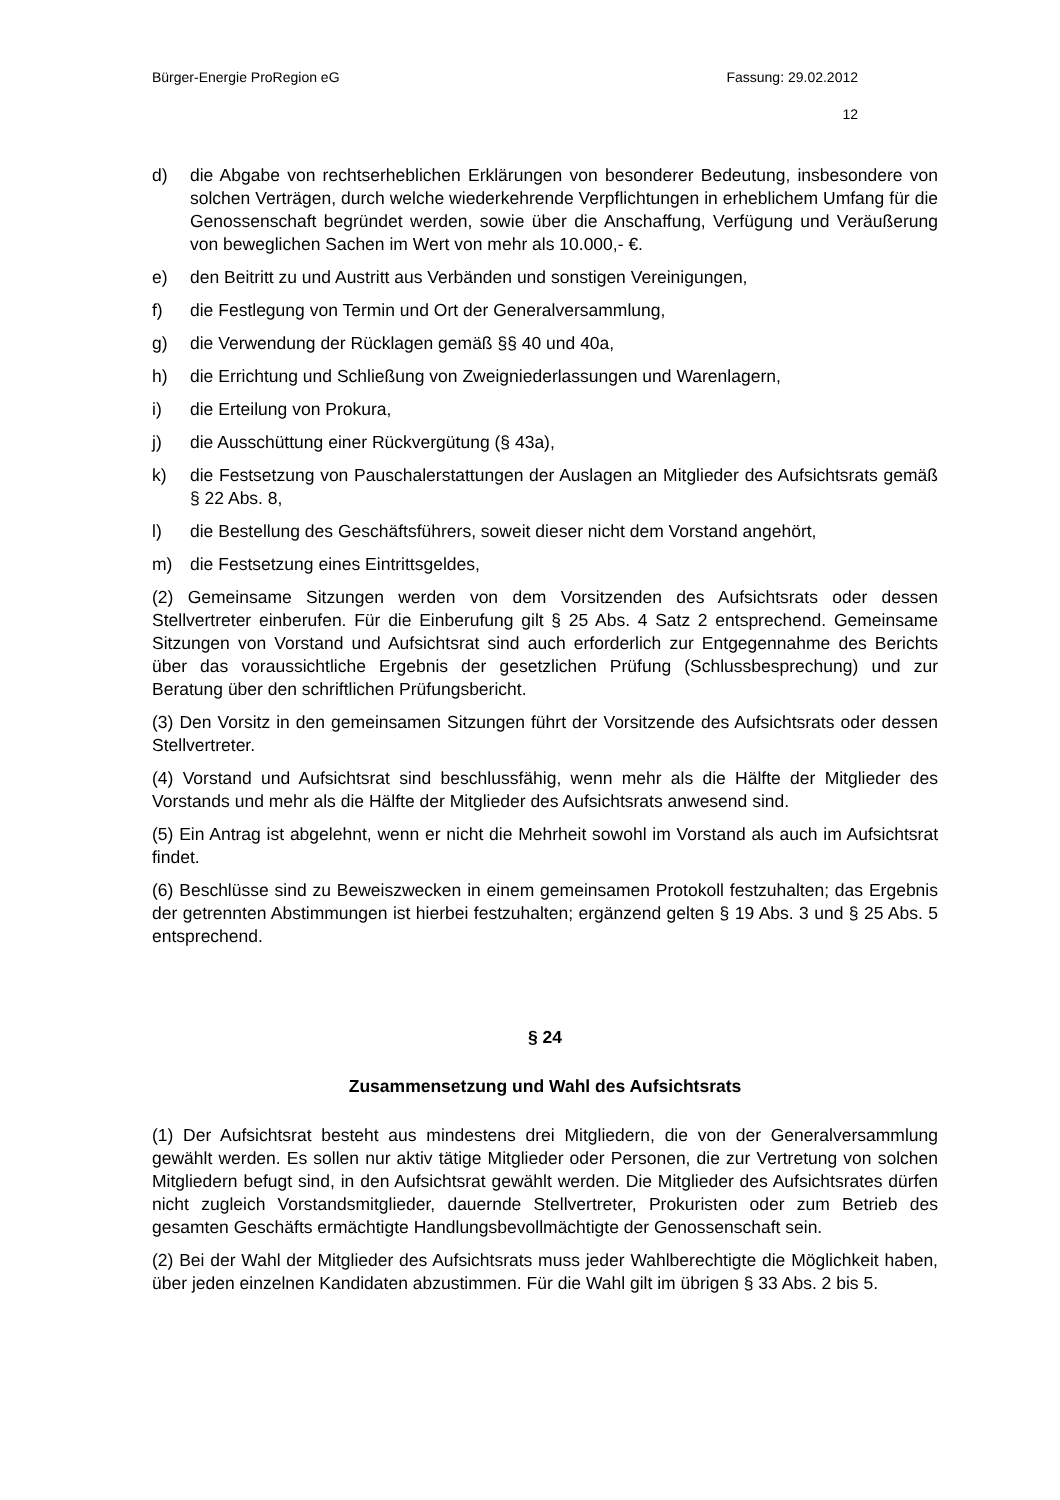Bürger-Energie ProRegion eG Fassung: 29.02.2012
12
d) die Abgabe von rechtserheblichen Erklärungen von besonderer Bedeutung, insbesondere von solchen Verträgen, durch welche wiederkehrende Verpflichtungen in erheblichem Umfang für die Genossenschaft begründet werden, sowie über die Anschaffung, Verfügung und Veräußerung von beweglichen Sachen im Wert von mehr als 10.000,- €.
e) den Beitritt zu und Austritt aus Verbänden und sonstigen Vereinigungen,
f) die Festlegung von Termin und Ort der Generalversammlung,
g) die Verwendung der Rücklagen gemäß §§ 40 und 40a,
h) die Errichtung und Schließung von Zweigniederlassungen und Warenlagern,
i) die Erteilung von Prokura,
j) die Ausschüttung einer Rückvergütung (§ 43a),
k) die Festsetzung von Pauschalerstattungen der Auslagen an Mitglieder des Aufsichtsrats gemäß § 22 Abs. 8,
l) die Bestellung des Geschäftsführers, soweit dieser nicht dem Vorstand angehört,
m) die Festsetzung eines Eintrittsgeldes,
(2) Gemeinsame Sitzungen werden von dem Vorsitzenden des Aufsichtsrats oder dessen Stellvertreter einberufen. Für die Einberufung gilt § 25 Abs. 4 Satz 2 entsprechend. Gemeinsame Sitzungen von Vorstand und Aufsichtsrat sind auch erforderlich zur Entgegennahme des Berichts über das voraussichtliche Ergebnis der gesetzlichen Prüfung (Schlussbesprechung) und zur Beratung über den schriftlichen Prüfungsbericht.
(3) Den Vorsitz in den gemeinsamen Sitzungen führt der Vorsitzende des Aufsichtsrats oder dessen Stellvertreter.
(4) Vorstand und Aufsichtsrat sind beschlussfähig, wenn mehr als die Hälfte der Mitglieder des Vorstands und mehr als die Hälfte der Mitglieder des Aufsichtsrats anwesend sind.
(5) Ein Antrag ist abgelehnt, wenn er nicht die Mehrheit sowohl im Vorstand als auch im Aufsichtsrat findet.
(6) Beschlüsse sind zu Beweiszwecken in einem gemeinsamen Protokoll festzuhalten; das Ergebnis der getrennten Abstimmungen ist hierbei festzuhalten; ergänzend gelten § 19 Abs. 3 und § 25 Abs. 5 entsprechend.
§ 24
Zusammensetzung und Wahl des Aufsichtsrats
(1) Der Aufsichtsrat besteht aus mindestens drei Mitgliedern, die von der Generalversammlung gewählt werden. Es sollen nur aktiv tätige Mitglieder oder Personen, die zur Vertretung von solchen Mitgliedern befugt sind, in den Aufsichtsrat gewählt werden. Die Mitglieder des Aufsichtsrates dürfen nicht zugleich Vorstandsmitglieder, dauernde Stellvertreter, Prokuristen oder zum Betrieb des gesamten Geschäfts ermächtigte Handlungsbevollmächtigte der Genossenschaft sein.
(2) Bei der Wahl der Mitglieder des Aufsichtsrats muss jeder Wahlberechtigte die Möglichkeit haben, über jeden einzelnen Kandidaten abzustimmen. Für die Wahl gilt im übrigen § 33 Abs. 2 bis 5.